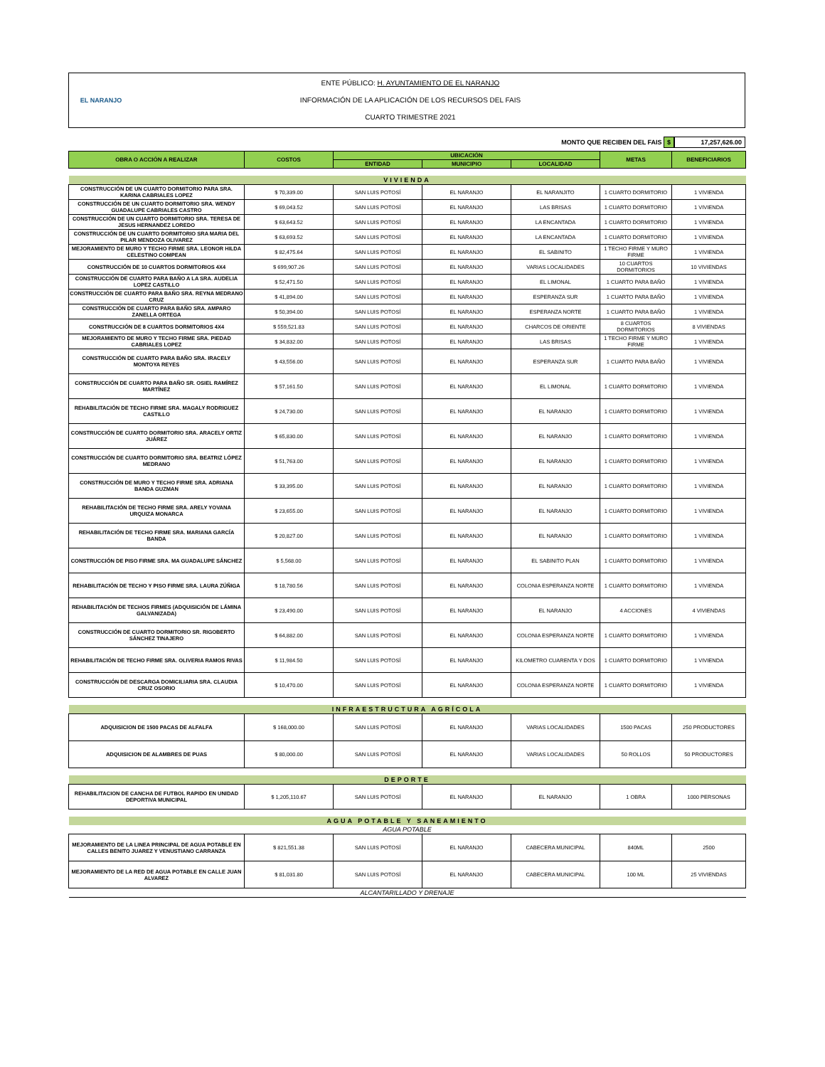EL NARANJO
ENTE PÚBLICO: H. AYUNTAMIENTO DE EL NARANJO
INFORMACIÓN DE LA APLICACIÓN DE LOS RECURSOS DEL FAIS
CUARTO TRIMESTRE 2021
MONTO QUE RECIBEN DEL FAIS $ 17,257,626.00
| OBRA O ACCIÓN A REALIZAR | COSTOS | UBICACIÓN | | | METAS | BENEFICIARIOS |
| --- | --- | --- | --- | --- | --- | --- |
| | | ENTIDAD | MUNICIPIO | LOCALIDAD | | |
| VIVIENDA | | | | | | |
| CONSTRUCCIÓN DE UN CUARTO DORMITORIO PARA SRA. KARINA CABRIALES LOPEZ | $ 70,339.00 | SAN LUIS POTOSÍ | EL NARANJO | EL NARANJITO | 1 CUARTO DORMITORIO | 1 VIVIENDA |
| CONSTRUCCIÓN DE UN CUARTO DORMITORIO SRA. WENDY GUADALUPE CABRIALES CASTRO | $ 69,043.52 | SAN LUIS POTOSÍ | EL NARANJO | LAS BRISAS | 1 CUARTO DORMITORIO | 1 VIVIENDA |
| CONSTRUCCIÓN DE UN CUARTO DORMITORIO SRA. TERESA DE JESUS HERNANDEZ LOREDO | $ 63,643.52 | SAN LUIS POTOSÍ | EL NARANJO | LA ENCANTADA | 1 CUARTO DORMITORIO | 1 VIVIENDA |
| CONSTRUCCIÓN DE UN CUARTO DORMITORIO SRA MARIA DEL PILAR MENDOZA OLIVAREZ | $ 63,693.52 | SAN LUIS POTOSÍ | EL NARANJO | LA ENCANTADA | 1 CUARTO DORMITORIO | 1 VIVIENDA |
| MEJORAMIENTO DE MURO Y TECHO FIRME SRA. LEONOR HILDA CELESTINO COMPEAN | $ 82,475.64 | SAN LUIS POTOSÍ | EL NARANJO | EL SABINITO | 1 TECHO FIRME Y MURO FIRME | 1 VIVIENDA |
| CONSTRUCCIÓN DE 10 CUARTOS DORMITORIOS 4X4 | $ 699,907.26 | SAN LUIS POTOSÍ | EL NARANJO | VARIAS LOCALIDADES | 10 CUARTOS DORMITORIOS | 10 VIVIENDAS |
| CONSTRUCCIÓN DE CUARTO PARA BAÑO A LA SRA. AUDELIA LOPEZ CASTILLO | $ 52,471.50 | SAN LUIS POTOSÍ | EL NARANJO | EL LIMONAL | 1 CUARTO PARA BAÑO | 1 VIVIENDA |
| CONSTRUCCIÓN DE CUARTO PARA BAÑO SRA. REYNA MEDRANO CRUZ | $ 41,894.00 | SAN LUIS POTOSÍ | EL NARANJO | ESPERANZA SUR | 1 CUARTO PARA BAÑO | 1 VIVIENDA |
| CONSTRUCCIÓN DE CUARTO PARA BAÑO SRA. AMPARO ZANELLA ORTEGA | $ 50,394.00 | SAN LUIS POTOSÍ | EL NARANJO | ESPERANZA NORTE | 1 CUARTO PARA BAÑO | 1 VIVIENDA |
| CONSTRUCCIÓN DE 8 CUARTOS DORMITORIOS 4X4 | $ 559,521.83 | SAN LUIS POTOSÍ | EL NARANJO | CHARCOS DE ORIENTE | 8 CUARTOS DORMITORIOS | 8 VIVIENDAS |
| MEJORAMIENTO DE MURO Y TECHO FIRME SRA. PIEDAD CABRIALES LOPEZ | $ 34,832.00 | SAN LUIS POTOSÍ | EL NARANJO | LAS BRISAS | 1 TECHO FIRME Y MURO FIRME | 1 VIVIENDA |
| CONSTRUCCIÓN DE CUARTO PARA BAÑO SRA. IRACELY MONTOYA REYES | $ 43,556.00 | SAN LUIS POTOSÍ | EL NARANJO | ESPERANZA SUR | 1 CUARTO PARA BAÑO | 1 VIVIENDA |
| CONSTRUCCIÓN DE CUARTO PARA BAÑO SR. OSIEL RAMÍREZ MARTÍNEZ | $ 57,161.50 | SAN LUIS POTOSÍ | EL NARANJO | EL LIMONAL | 1 CUARTO DORMITORIO | 1 VIVIENDA |
| REHABILITACIÓN DE TECHO FIRME SRA. MAGALY RODRIGUEZ CASTILLO | $ 24,730.00 | SAN LUIS POTOSÍ | EL NARANJO | EL NARANJO | 1 CUARTO DORMITORIO | 1 VIVIENDA |
| CONSTRUCCIÓN DE CUARTO DORMITORIO SRA. ARACELY ORTIZ JUÁREZ | $ 65,830.00 | SAN LUIS POTOSÍ | EL NARANJO | EL NARANJO | 1 CUARTO DORMITORIO | 1 VIVIENDA |
| CONSTRUCCIÓN DE CUARTO DORMITORIO SRA. BEATRIZ LÓPEZ MEDRANO | $ 51,763.00 | SAN LUIS POTOSÍ | EL NARANJO | EL NARANJO | 1 CUARTO DORMITORIO | 1 VIVIENDA |
| CONSTRUCCIÓN DE MURO Y TECHO FIRME SRA. ADRIANA BANDA GUZMAN | $ 33,395.00 | SAN LUIS POTOSÍ | EL NARANJO | EL NARANJO | 1 CUARTO DORMITORIO | 1 VIVIENDA |
| REHABILITACIÓN DE TECHO FIRME SRA. ARELY YOVANA URQUIZA MONARCA | $ 23,655.00 | SAN LUIS POTOSÍ | EL NARANJO | EL NARANJO | 1 CUARTO DORMITORIO | 1 VIVIENDA |
| REHABILITACIÓN DE TECHO FIRME SRA. MARIANA GARCÍA BANDA | $ 20,827.00 | SAN LUIS POTOSÍ | EL NARANJO | EL NARANJO | 1 CUARTO DORMITORIO | 1 VIVIENDA |
| CONSTRUCCIÓN DE PISO FIRME SRA. MA GUADALUPE SÁNCHEZ | $ 5,568.00 | SAN LUIS POTOSÍ | EL NARANJO | EL SABINITO PLAN | 1 CUARTO DORMITORIO | 1 VIVIENDA |
| REHABILITACIÓN DE TECHO Y PISO FIRME SRA. LAURA ZÚÑIGA | $ 18,780.56 | SAN LUIS POTOSÍ | EL NARANJO | COLONIA ESPERANZA NORTE | 1 CUARTO DORMITORIO | 1 VIVIENDA |
| REHABILITACIÓN DE TECHOS FIRMES (ADQUISICIÓN DE LÁMINA GALVANIZADA) | $ 23,490.00 | SAN LUIS POTOSÍ | EL NARANJO | EL NARANJO | 4 ACCIONES | 4 VIVIENDAS |
| CONSTRUCCIÓN DE CUARTO DORMITORIO SR. RIGOBERTO SÁNCHEZ TINAJERO | $ 64,882.00 | SAN LUIS POTOSÍ | EL NARANJO | COLONIA ESPERANZA NORTE | 1 CUARTO DORMITORIO | 1 VIVIENDA |
| REHABILITACIÓN DE TECHO FIRME SRA. OLIVERIA RAMOS RIVAS | $ 11,984.50 | SAN LUIS POTOSÍ | EL NARANJO | KILOMETRO CUARENTA Y DOS | 1 CUARTO DORMITORIO | 1 VIVIENDA |
| CONSTRUCCIÓN DE DESCARGA DOMICILIARIA SRA. CLAUDIA CRUZ OSORIO | $ 10,470.00 | SAN LUIS POTOSÍ | EL NARANJO | COLONIA ESPERANZA NORTE | 1 CUARTO DORMITORIO | 1 VIVIENDA |
| INFRAESTRUCTURA AGRÍCOLA | | | | | | |
| ADQUISICION DE 1500 PACAS DE ALFALFA | $ 168,000.00 | SAN LUIS POTOSÍ | EL NARANJO | VARIAS LOCALIDADES | 1500 PACAS | 250 PRODUCTORES |
| ADQUISICION DE ALAMBRES DE PUAS | $ 80,000.00 | SAN LUIS POTOSÍ | EL NARANJO | VARIAS LOCALIDADES | 50 ROLLOS | 50 PRODUCTORES |
| DEPORTE | | | | | | |
| REHABILITACION DE CANCHA DE FUTBOL RAPIDO EN UNIDAD DEPORTIVA MUNICIPAL | $ 1,205,110.67 | SAN LUIS POTOSÍ | EL NARANJO | EL NARANJO | 1 OBRA | 1000 PERSONAS |
| AGUA POTABLE Y SANEAMIENTO | | | | | | |
| AGUA POTABLE | | | | | | |
| MEJORAMIENTO DE LA LINEA PRINCIPAL DE AGUA POTABLE EN CALLES BENITO JUAREZ Y VENUSTIANO CARRANZA | $ 821,551.38 | SAN LUIS POTOSÍ | EL NARANJO | CABECERA MUNICIPAL | 840ML | 2500 |
| MEJORAMIENTO DE LA RED DE AGUA POTABLE EN CALLE JUAN ALVAREZ | $ 81,031.80 | SAN LUIS POTOSÍ | EL NARANJO | CABECERA MUNICIPAL | 100 ML | 25 VIVIENDAS |
| ALCANTARILLADO Y DRENAJE | | | | | | |